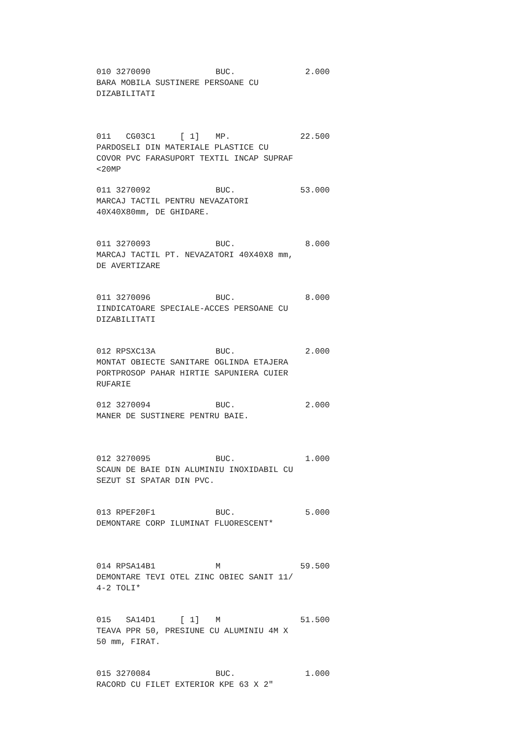010 3270090 BUC. 2.000
BARA MOBILA SUSTINERE PERSOANE CU
DIZABILITATI
011 CG03C1 [ 1] MP. 22.500
PARDOSELI DIN MATERIALE PLASTICE CU
COVOR PVC FARASUPORT TEXTIL INCAP SUPRAF
<20MP
011 3270092 BUC. 53.000
MARCAJ TACTIL PENTRU NEVAZATORI
40X40X80mm, DE GHIDARE.
011 3270093 BUC. 8.000
MARCAJ TACTIL PT. NEVAZATORI 40X40X8 mm,
DE AVERTIZARE
011 3270096 BUC. 8.000
IINDICATOARE SPECIALE-ACCES PERSOANE CU
DIZABILITATI
012 RPSXC13A BUC. 2.000
MONTAT OBIECTE SANITARE OGLINDA ETAJERA
PORTPROSOP PAHAR HIRTIE SAPUNIERA CUIER
RUFARIE
012 3270094 BUC. 2.000
MANER DE SUSTINERE PENTRU BAIE.
012 3270095 BUC. 1.000
SCAUN DE BAIE DIN ALUMINIU INOXIDABIL CU
SEZUT SI SPATAR DIN PVC.
013 RPEF20F1 BUC. 5.000
DEMONTARE CORP ILUMINAT FLUORESCENT*
014 RPSA14B1 M 59.500
DEMONTARE TEVI OTEL ZINC OBIEC SANIT 11/
4-2 TOLI*
015 SA14D1 [ 1] M 51.500
TEAVA PPR 50, PRESIUNE CU ALUMINIU 4M X
50 mm, FIRAT.
015 3270084 BUC. 1.000
RACORD CU FILET EXTERIOR KPE 63 X 2"